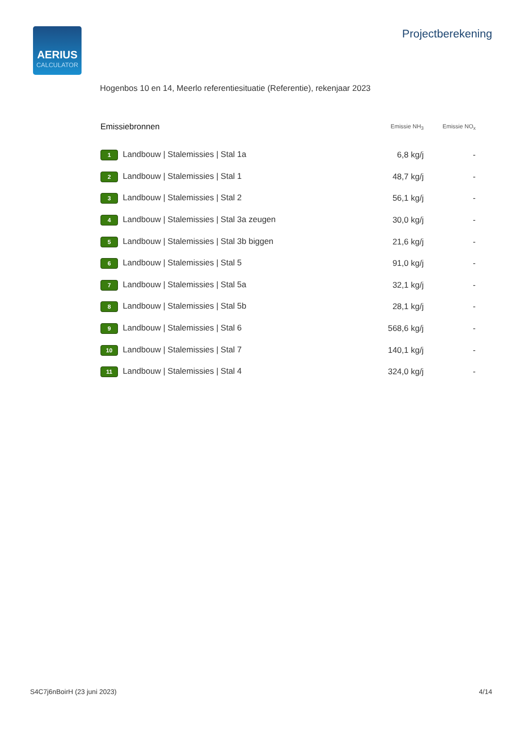AERIUS
CALCULATOR
Projectberekening
Hogenbos 10 en 14, Meerlo referentiesituatie (Referentie), rekenjaar 2023
| Emissiebronnen | Emissie NH<sub>3</sub> | Emissie NO<sub>x</sub> |
| --- | --- | --- |
| 1 Landbouw / Stalemissies / Stal 1a | 6,8 kg/j | - |
| 2 Landbouw / Stalemissies / Stal 1 | 48,7 kg/j | - |
| 3 Landbouw / Stalemissies / Stal 2 | 56,1 kg/j | - |
| 4 Landbouw / Stalemissies / Stal 3a zeugen | 30,0 kg/j | - |
| 5 Landbouw / Stalemissies / Stal 3b biggen | 21,6 kg/j | - |
| 6 Landbouw / Stalemissies / Stal 5 | 91,0 kg/j | - |
| 7 Landbouw / Stalemissies / Stal 5a | 32,1 kg/j | - |
| 8 Landbouw / Stalemissies / Stal 5b | 28,1 kg/j | - |
| 9 Landbouw / Stalemissies / Stal 6 | 568,6 kg/j | - |
| 10 Landbouw / Stalemissies / Stal 7 | 140,1 kg/j | - |
| 11 Landbouw / Stalemissies / Stal 4 | 324,0 kg/j | - |
S4C7j6nBoirH (23 juni 2023) 4/14